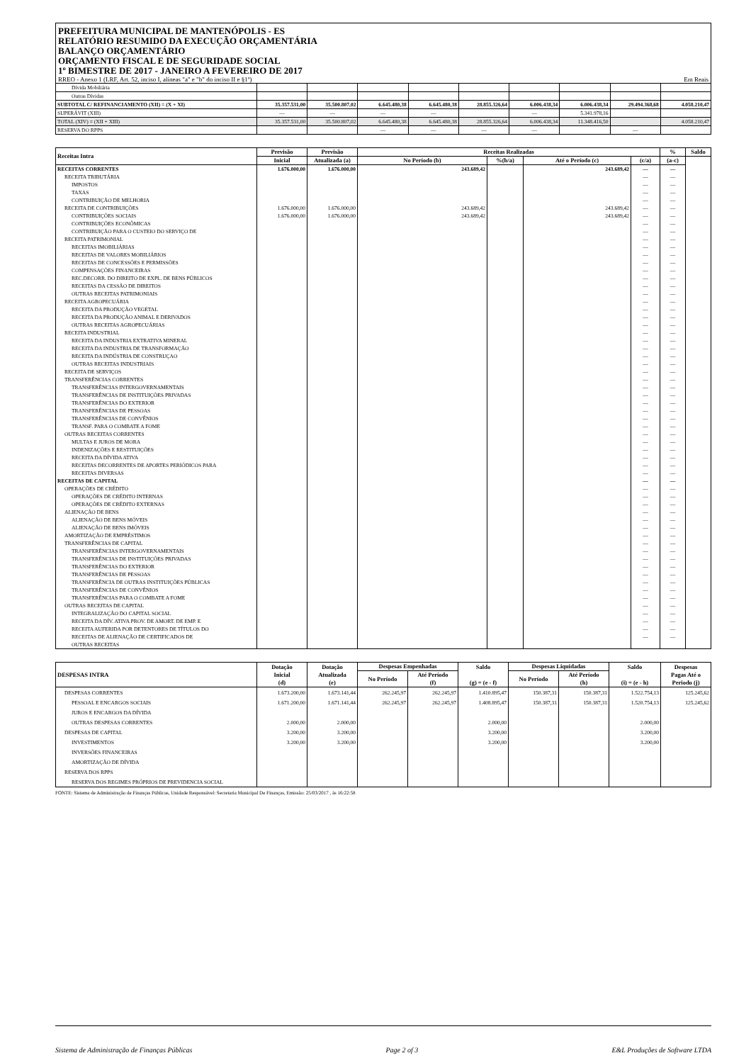PREFEITURA MUNICIPAL DE MANTENÓPOLIS - ES
RELATÓRIO RESUMIDO DA EXECUÇÃO ORÇAMENTÁRIA
BALANÇO ORÇAMENTÁRIO
ORÇAMENTO FISCAL E DE SEGURIDADE SOCIAL
1º BIMESTRE DE 2017 - JANEIRO A FEVEREIRO DE 2017
RREO - Anexo 1 (LRF, Art. 52, inciso I, alíneas "a" e "b" do inciso II e §1º) Em Reais
| Dívida Mobiliária | | | | | | | | | |
| Outras Dívidas | | | | | | | | | |
| SUBTOTAL C/ REFINANCIAMENTO (XII) = (X + XI) | 35.357.531,00 | 35.500.807,02 | 6.645.480,38 | 6.645.480,38 | 28.855.326,64 | 6.006.438,34 | 6.006.438,34 | 29.494.368,68 | 4.058.210,47 |
| SUPERÁVIT (XIII) | — | — | — | — | | — | 5.341.978,16 | | |
| TOTAL (XIV) = (XII + XIII) | 35.357.531,00 | 35.500.807,02 | 6.645.480,38 | 6.645.480,38 | 28.855.326,64 | 6.006.438,34 | 11.348.416,50 | | 4.058.210,47 |
| RESERVA DO RPPS | | | — | — | — | — | | — | |
| Receitas Intra | Previsão | Previsão | Receitas Realizadas | | | | % | Saldo |
| --- | --- | --- | --- | --- | --- | --- | --- | --- |
| | Inicial | Atualizada (a) | No Período (b) | %(b/a) | Até o Período (c) | (c/a) | (a-c) | |
| RECEITAS CORRENTES | 1.676.000,00 | 1.676.000,00 | 243.689,42 | | 243.689,42 | — | — | |
| RECEITA TRIBUTÁRIA | | | | | | — | — | |
| IMPOSTOS | | | | | | — | — | |
| TAXAS | | | | | | — | — | |
| CONTRIBUIÇÃO DE MELHORIA | | | | | | — | — | |
| RECEITA DE CONTRIBUIÇÕES | 1.676.000,00 | 1.676.000,00 | 243.689,42 | | 243.689,42 | — | — | |
| CONTRIBUIÇÕES SOCIAIS | 1.676.000,00 | 1.676.000,00 | 243.689,42 | | 243.689,42 | — | — | |
| CONTRIBUIÇÕES ECONÔMICAS | | | | | | — | — | |
| CONTRIBUIÇÃO PARA O CUSTEIO DO SERVIÇO DE | | | | | | — | — | |
| RECEITA PATRIMONIAL | | | | | | — | — | |
| RECEITAS IMOBILIÁRIAS | | | | | | — | — | |
| RECEITAS DE VALORES MOBILIÁRIOS | | | | | | — | — | |
| RECEITAS DE CONCESSÕES E PERMISSÕES | | | | | | — | — | |
| COMPENSAÇÕES FINANCEIRAS | | | | | | — | — | |
| REC.DECORR. DO DIREITO DE EXPL. DE BENS PÚBLICOS | | | | | | — | — | |
| RECEITAS DA CESSÃO DE DIREITOS | | | | | | — | — | |
| OUTRAS RECEITAS PATRIMONIAIS | | | | | | — | — | |
| RECEITA AGROPECUÁRIA | | | | | | — | — | |
| RECEITA DA PRODUÇÃO VEGETAL | | | | | | — | — | |
| RECEITA DA PRODUÇÃO ANIMAL E DERIVADOS | | | | | | — | — | |
| OUTRAS RECEITAS AGROPECUÁRIAS | | | | | | — | — | |
| RECEITA INDUSTRIAL | | | | | | — | — | |
| RECEITA DA INDUSTRIA EXTRATIVA MINERAL | | | | | | — | — | |
| RECEITA DA INDUSTRIA DE TRANSFORMAÇÃO | | | | | | — | — | |
| RECEITA DA INDÚSTRIA DE CONSTRUÇAO | | | | | | — | — | |
| OUTRAS RECEITAS INDUSTRIAIS | | | | | | — | — | |
| RECEITA DE SERVIÇOS | | | | | | — | — | |
| TRANSFERÊNCIAS CORRENTES | | | | | | — | — | |
| TRANSFERÊNCIAS INTERGOVERNAMENTAIS | | | | | | — | — | |
| TRANSFERÊNCIAS DE INSTITUIÇÕES PRIVADAS | | | | | | — | — | |
| TRANSFERÊNCIAS DO EXTERIOR | | | | | | — | — | |
| TRANSFERÊNCIAS DE PESSOAS | | | | | | — | — | |
| TRANSFERÊNCIAS DE CONVÊNIOS | | | | | | — | — | |
| TRANSF. PARA O COMBATE A FOME | | | | | | — | — | |
| OUTRAS RECEITAS CORRENTES | | | | | | — | — | |
| MULTAS E JUROS DE MORA | | | | | | — | — | |
| INDENIZAÇÕES E RESTITUIÇÕES | | | | | | — | — | |
| RECEITA DA DÍVIDA ATIVA | | | | | | — | — | |
| RECEITAS DECORRENTES DE APORTES PERIÓDICOS PARA | | | | | | — | — | |
| RECEITAS DIVERSAS | | | | | | — | — | |
| RECEITAS DE CAPITAL | | | | | | — | — | |
| OPERAÇÕES DE CRÉDITO | | | | | | — | — | |
| OPERAÇÕES DE CRÉDITO INTERNAS | | | | | | — | — | |
| OPERAÇÕES DE CRÉDITO EXTERNAS | | | | | | — | — | |
| ALIENAÇÃO DE BENS | | | | | | — | — | |
| ALIENAÇÃO DE BENS MÓVEIS | | | | | | — | — | |
| ALIENAÇÃO DE BENS IMÓVEIS | | | | | | — | — | |
| AMORTIZAÇÃO DE EMPRÉSTIMOS | | | | | | — | — | |
| TRANSFERÊNCIAS DE CAPITAL | | | | | | — | — | |
| TRANSFERÊNCIAS INTERGOVERNAMENTAIS | | | | | | — | — | |
| TRANSFERÊNCIAS DE INSTITUIÇÕES PRIVADAS | | | | | | — | — | |
| TRANSFERÊNCIAS DO EXTERIOR | | | | | | — | — | |
| TRANSFERÊNCIAS DE PESSOAS | | | | | | — | — | |
| TRANSFERÊNCIA DE OUTRAS INSTITUIÇÕES PÚBLICAS | | | | | | — | — | |
| TRANSFERÊNCIAS DE CONVÊNIOS | | | | | | — | — | |
| TRANSFERÊNCIAS PARA O COMBATE A FOME | | | | | | — | — | |
| OUTRAS RECEITAS DE CAPITAL | | | | | | — | — | |
| INTEGRALIZAÇÃO DO CAPITAL SOCIAL | | | | | | — | — | |
| RECEITA DA DÍV. ATIVA PROV. DE AMORT. DE EMP. E | | | | | | — | — | |
| RECEITA AUFERIDA POR DETENTORES DE TÍTULOS DO | | | | | | — | — | |
| RECEITAS DE ALIENAÇÃO DE CERTIFICADOS DE | | | | | | — | — | |
| OUTRAS RECEITAS | | | | | | | | |
| DESPESAS INTRA | Dotação Inicial (d) | Dotação Atualizada (e) | Despesas Empenhadas | | Saldo (g) = (e - f) | Despesas Liquidadas | | Saldo (i) = (e - h) | Despesas Pagas Até o Periodo (j) |
| --- | --- | --- | --- | --- | --- | --- | --- | --- | --- |
| | | | No Período | Até Período (f) | | No Período | Até Período (h) | | |
| DESPESAS CORRENTES | 1.673.200,00 | 1.673.141,44 | 262.245,97 | 262.245,97 | 1.410.895,47 | 150.387,31 | 150.387,31 | 1.522.754,13 | 125.245,62 |
| PESSOAL E ENCARGOS SOCIAIS | 1.671.200,00 | 1.671.141,44 | 262.245,97 | 262.245,97 | 1.408.895,47 | 150.387,31 | 150.387,31 | 1.520.754,13 | 125.245,62 |
| JUROS E ENCARGOS DA DÍVIDA | | | | | | | | | |
| OUTRAS DESPESAS CORRENTES | 2.000,00 | 2.000,00 | | | 2.000,00 | | | 2.000,00 | |
| DESPESAS DE CAPITAL | 3.200,00 | 3.200,00 | | | 3.200,00 | | | 3.200,00 | |
| INVESTIMENTOS | 3.200,00 | 3.200,00 | | | 3.200,00 | | | 3.200,00 | |
| INVERSÕES FINANCEIRAS | | | | | | | | | |
| AMORTIZAÇÃO DE DÍVIDA | | | | | | | | | |
| RESERVA DOS RPPS | | | | | | | | | |
| RESERVA DOS REGIMES PRÓPRIOS DE PREVIDENCIA SOCIAL | | | | | | | | | |
FONTE: Sistema de Administração de Finanças Públicas, Unidade Responsável: Secretaria Municipal De Finanças, Emissão: 25/03/2017 , às 16:22:58
Sistema de Administração de Finanças Públicas Page 2 of 3 E&L Produções de Software LTDA